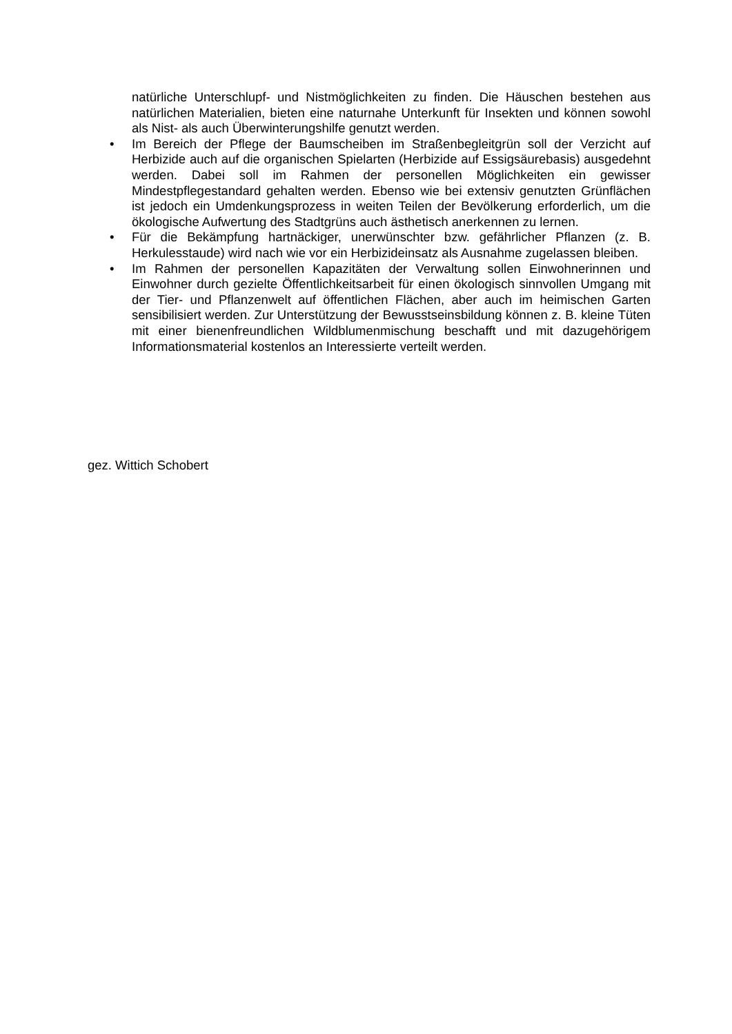natürliche Unterschlupf- und Nistmöglichkeiten zu finden. Die Häuschen bestehen aus natürlichen Materialien, bieten eine naturnahe Unterkunft für Insekten und können sowohl als Nist- als auch Überwinterungshilfe genutzt werden.
• Im Bereich der Pflege der Baumscheiben im Straßenbegleitgrün soll der Verzicht auf Herbizide auch auf die organischen Spielarten (Herbizide auf Essigsäurebasis) ausgedehnt werden. Dabei soll im Rahmen der personellen Möglichkeiten ein gewisser Mindestpflegestandard gehalten werden. Ebenso wie bei extensiv genutzten Grünflächen ist jedoch ein Umdenkungsprozess in weiten Teilen der Bevölkerung erforderlich, um die ökologische Aufwertung des Stadtgrüns auch ästhetisch anerkennen zu lernen.
• Für die Bekämpfung hartnäckiger, unerwünschter bzw. gefährlicher Pflanzen (z. B. Herkulesstaude) wird nach wie vor ein Herbizideinsatz als Ausnahme zugelassen bleiben.
• Im Rahmen der personellen Kapazitäten der Verwaltung sollen Einwohnerinnen und Einwohner durch gezielte Öffentlichkeitsarbeit für einen ökologisch sinnvollen Umgang mit der Tier- und Pflanzenwelt auf öffentlichen Flächen, aber auch im heimischen Garten sensibilisiert werden. Zur Unterstützung der Bewusstseinsbildung können z. B. kleine Tüten mit einer bienenfreundlichen Wildblumenmischung beschafft und mit dazugehörigem Informationsmaterial kostenlos an Interessierte verteilt werden.
gez. Wittich Schobert